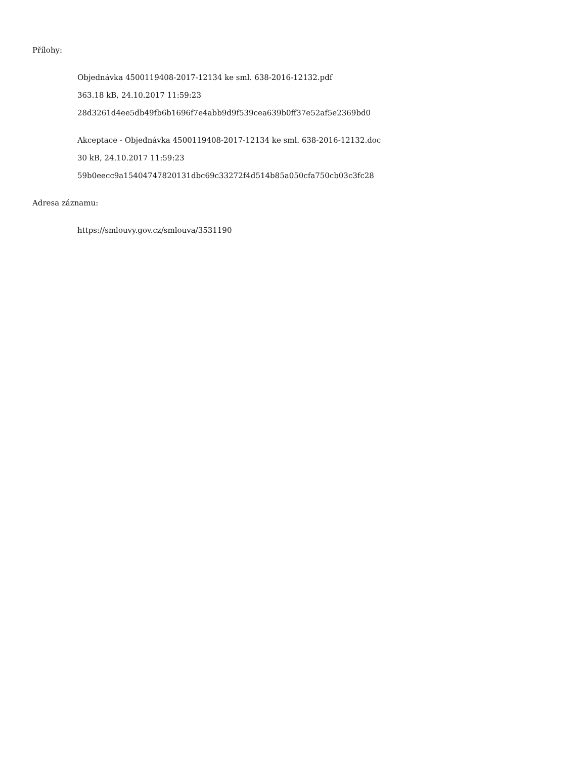Přílohy:
Objednávka 4500119408-2017-12134 ke sml. 638-2016-12132.pdf
363.18 kB, 24.10.2017 11:59:23
28d3261d4ee5db49fb6b1696f7e4abb9d9f539cea639b0ff37e52af5e2369bd0
Akceptace - Objednávka 4500119408-2017-12134 ke sml. 638-2016-12132.doc
30 kB, 24.10.2017 11:59:23
59b0eecc9a15404747820131dbc69c33272f4d514b85a050cfa750cb03c3fc28
Adresa záznamu:
https://smlouvy.gov.cz/smlouva/3531190